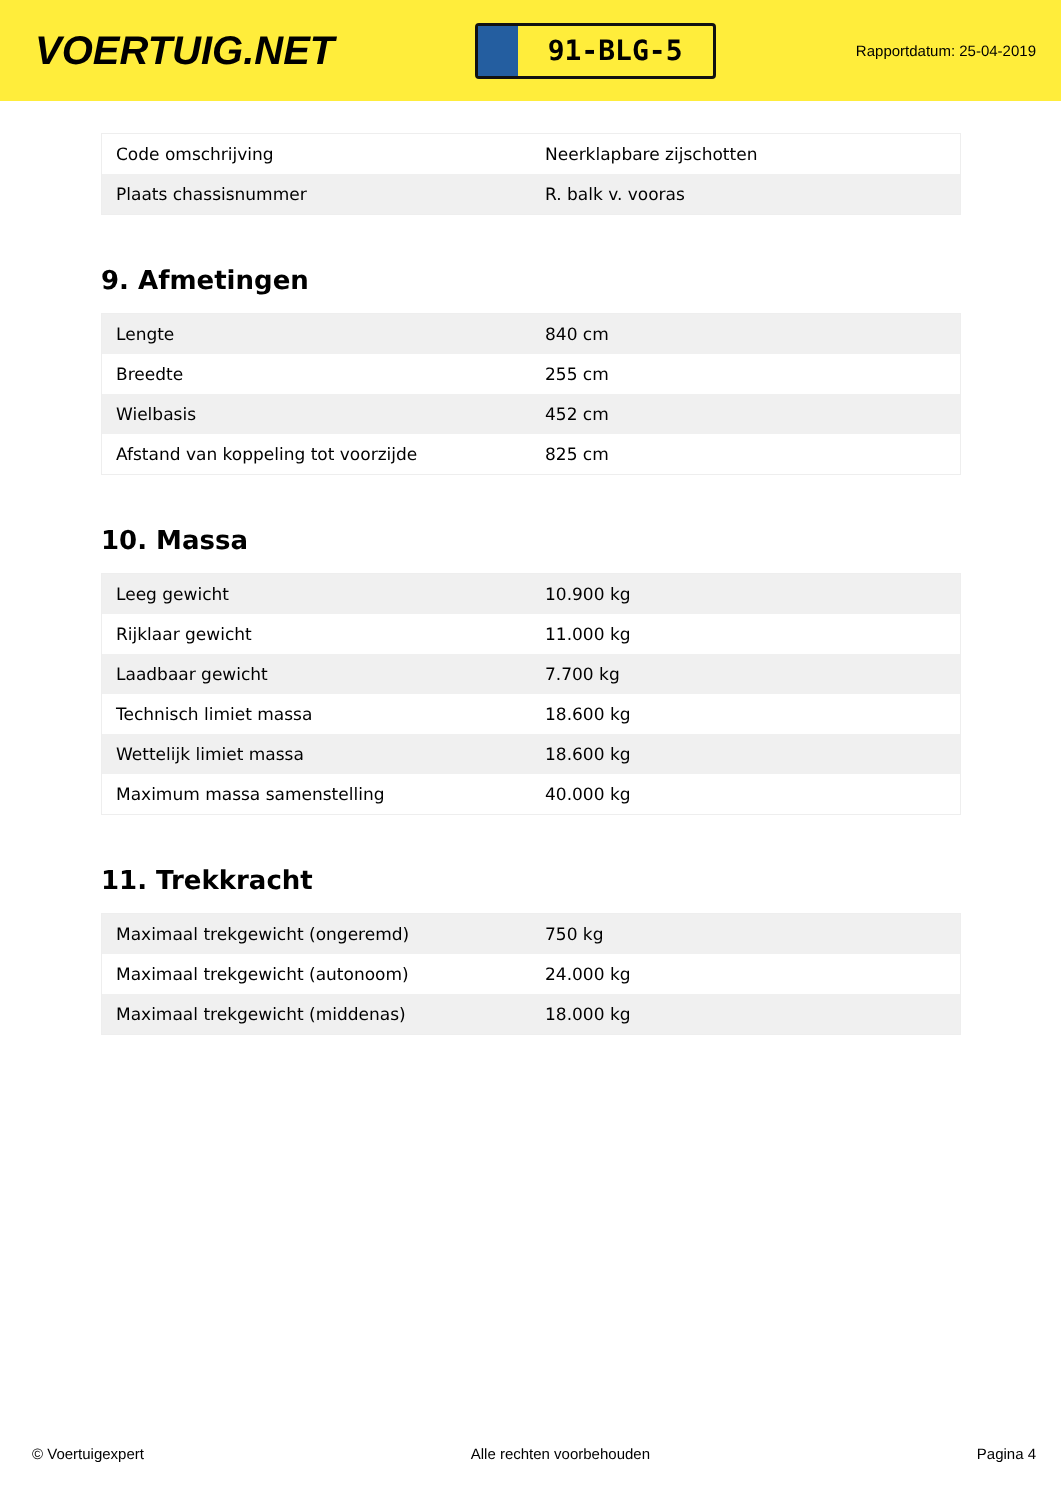VOERTUIG.NET
91-BLG-5
Rapportdatum: 25-04-2019
| Code omschrijving | Neerklapbare zijschotten |
| Plaats chassisnummer | R. balk v. vooras |
9. Afmetingen
| Lengte | 840 cm |
| Breedte | 255 cm |
| Wielbasis | 452 cm |
| Afstand van koppeling tot voorzijde | 825 cm |
10. Massa
| Leeg gewicht | 10.900 kg |
| Rijklaar gewicht | 11.000 kg |
| Laadbaar gewicht | 7.700 kg |
| Technisch limiet massa | 18.600 kg |
| Wettelijk limiet massa | 18.600 kg |
| Maximum massa samenstelling | 40.000 kg |
11. Trekkracht
| Maximaal trekgewicht (ongeremd) | 750 kg |
| Maximaal trekgewicht (autonoom) | 24.000 kg |
| Maximaal trekgewicht (middenas) | 18.000 kg |
© Voertuigexpert Alle rechten voorbehouden Pagina 4